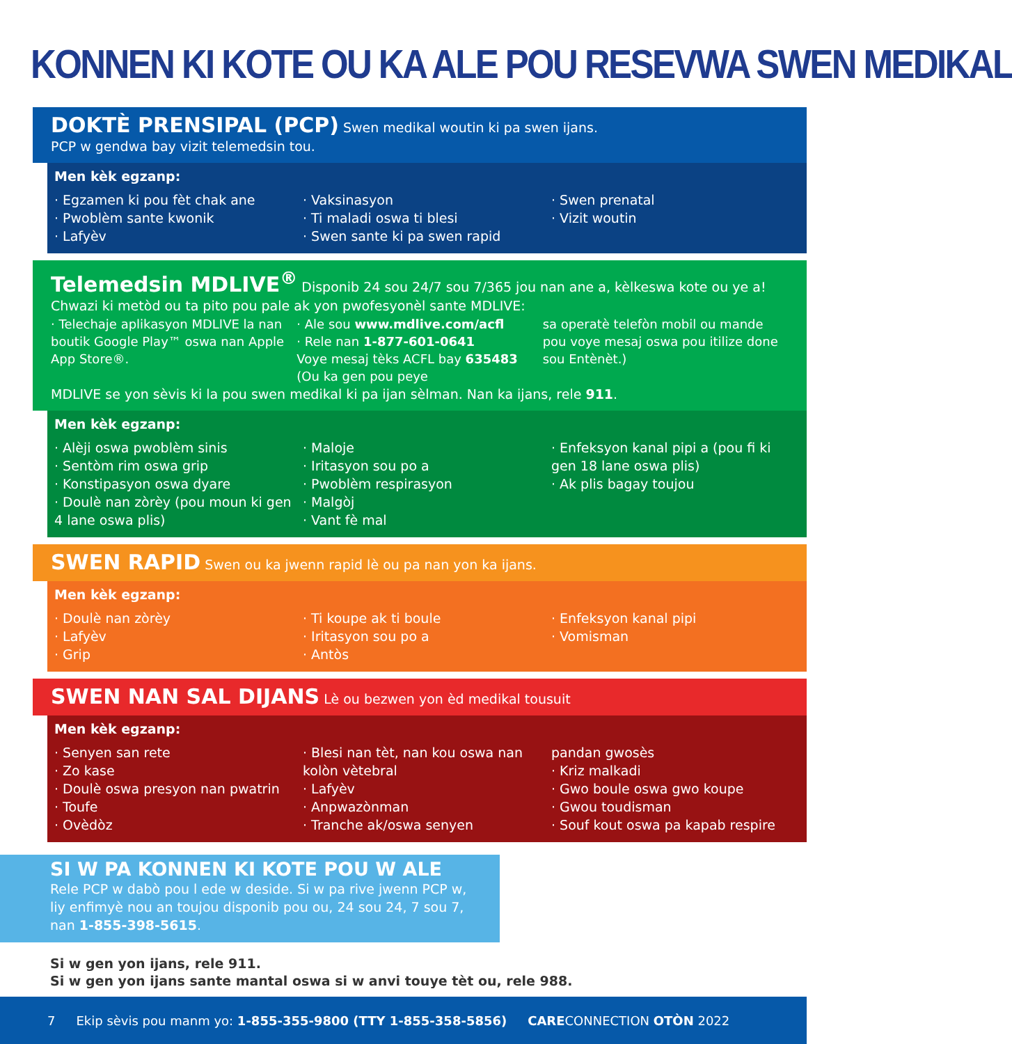KONNEN KI KOTE OU KA ALE POU RESEVWA SWEN MEDIKAL
DOKTÈ PRENSIPAL (PCP) Swen medikal woutin ki pa swen ijans.
PCP w gendwa bay vizit telemedsin tou.
Men kèk egzanp:
· Egzamen ki pou fèt chak ane
· Pwoblèm sante kwonik
· Lafyèv
· Vaksinasyon
· Ti maladi oswa ti blesi
· Swen sante ki pa swen rapid
· Swen prenatal
· Vizit woutin
Telemedsin MDLIVE<sup>®</sup> Disponib 24 sou 24/7 sou 7/365 jou nan ane a, kèlkeswa kote ou ye a!
Chwazi ki metòd ou ta pito pou pale ak yon pwofesyonèl sante MDLIVE:
· Telechaje aplikasyon MDLIVE la nan boutik Google Play™ oswa nan Apple App Store®.
· Ale sou www.mdlive.com/acfl
· Rele nan 1-877-601-0641
Voye mesaj tèks ACFL bay 635483 (Ou ka gen pou peye
sa operatè telefòn mobil ou mande pou voye mesaj oswa pou itilize done sou Entènèt.)
MDLIVE se yon sèvis ki la pou swen medikal ki pa ijan sèlman. Nan ka ijans, rele 911.
Men kèk egzanp:
· Alèji oswa pwoblèm sinis
· Sentòm rim oswa grip
· Konstipasyon oswa dyare
· Doulè nan zòrèy (pou moun ki gen 4 lane oswa plis)
· Maloje
· Iritasyon sou po a
· Pwoblèm respirasyon
· Malgòj
· Vant fè mal
· Enfeksyon kanal pipi a (pou fi ki gen 18 lane oswa plis)
· Ak plis bagay toujou
SWEN RAPID Swen ou ka jwenn rapid lè ou pa nan yon ka ijans.
Men kèk egzanp:
· Doulè nan zòrèy
· Lafyèv
· Grip
· Ti koupe ak ti boule
· Iritasyon sou po a
· Antòs
· Enfeksyon kanal pipi
· Vomisman
SWEN NAN SAL DIJANS Lè ou bezwen yon èd medikal tousuit
Men kèk egzanp:
· Senyen san rete
· Zo kase
· Doulè oswa presyon nan pwatrin
· Toufe
· Ovèdòz
· Blesi nan tèt, nan kou oswa nan kolòn vètebral
· Lafyèv
· Anpwazònman
· Tranche ak/oswa senyen
pandan gwosès
· Kriz malkadi
· Gwo boule oswa gwo koupe
· Gwou toudisman
· Souf kout oswa pa kapab respire
SI W PA KONNEN KI KOTE POU W ALE
Rele PCP w dabò pou l ede w deside. Si w pa rive jwenn PCP w, liy enfimyè nou an toujou disponib pou ou, 24 sou 24, 7 sou 7, nan 1-855-398-5615.
Si w gen yon ijans, rele 911.
Si w gen yon ijans sante mantal oswa si w anvi touye tèt ou, rele 988.
7 Ekip sèvis pou manm yo: 1-855-355-9800 (TTY 1-855-358-5856) CARECONNECTION OTÒN 2022